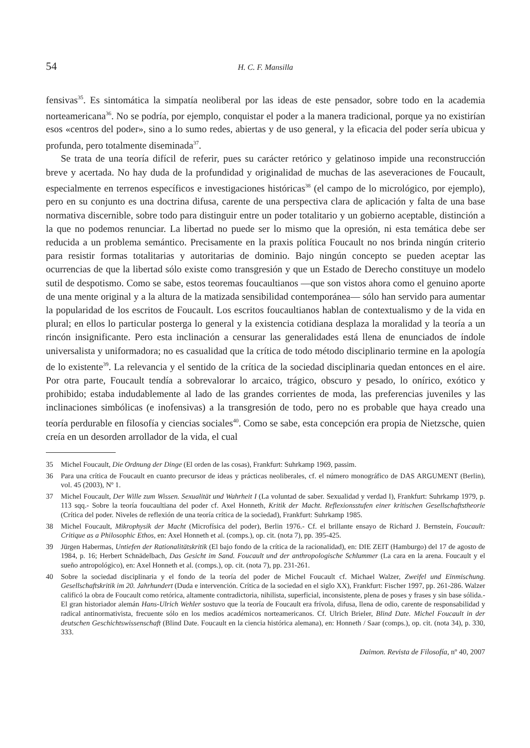54 H. C. F. Mansilla
fensivas<sup>35</sup>. Es sintomática la simpatía neoliberal por las ideas de este pensador, sobre todo en la academia norteamericana<sup>36</sup>. No se podría, por ejemplo, conquistar el poder a la manera tradicional, porque ya no existirían esos «centros del poder», sino a lo sumo redes, abiertas y de uso general, y la eficacia del poder sería ubicua y profunda, pero totalmente diseminada<sup>37</sup>.
Se trata de una teoría difícil de referir, pues su carácter retórico y gelatinoso impide una reconstrucción breve y acertada. No hay duda de la profundidad y originalidad de muchas de las aseveraciones de Foucault, especialmente en terrenos específicos e investigaciones históricas<sup>38</sup> (el campo de lo micrológico, por ejemplo), pero en su conjunto es una doctrina difusa, carente de una perspectiva clara de aplicación y falta de una base normativa discernible, sobre todo para distinguir entre un poder totalitario y un gobierno aceptable, distinción a la que no podemos renunciar. La libertad no puede ser lo mismo que la opresión, ni esta temática debe ser reducida a un problema semántico. Precisamente en la praxis política Foucault no nos brinda ningún criterio para resistir formas totalitarias y autoritarias de dominio. Bajo ningún concepto se pueden aceptar las ocurrencias de que la libertad sólo existe como transgresión y que un Estado de Derecho constituye un modelo sutil de despotismo. Como se sabe, estos teoremas foucaultianos —que son vistos ahora como el genuino aporte de una mente original y a la altura de la matizada sensibilidad contemporánea— sólo han servido para aumentar la popularidad de los escritos de Foucault. Los escritos foucaultianos hablan de contextualismo y de la vida en plural; en ellos lo particular posterga lo general y la existencia cotidiana desplaza la moralidad y la teoría a un rincón insignificante. Pero esta inclinación a censurar las generalidades está llena de enunciados de índole universalista y uniformadora; no es casualidad que la crítica de todo método disciplinario termine en la apología de lo existente<sup>39</sup>. La relevancia y el sentido de la crítica de la sociedad disciplinaria quedan entonces en el aire. Por otra parte, Foucault tendía a sobrevalorar lo arcaico, trágico, obscuro y pesado, lo onírico, exótico y prohibido; estaba indudablemente al lado de las grandes corrientes de moda, las preferencias juveniles y las inclinaciones simbólicas (e inofensivas) a la transgresión de todo, pero no es probable que haya creado una teoría perdurable en filosofía y ciencias sociales<sup>40</sup>. Como se sabe, esta concepción era propia de Nietzsche, quien creía en un desorden arrollador de la vida, el cual
35 Michel Foucault, Die Ordnung der Dinge (El orden de las cosas), Frankfurt: Suhrkamp 1969, passim.
36 Para una crítica de Foucault en cuanto precursor de ideas y prácticas neoliberales, cf. el número monográfico de DAS ARGUMENT (Berlin), vol. 45 (2003), Nº 1.
37 Michel Foucault, Der Wille zum Wissen. Sexualität und Wahrheit I (La voluntad de saber. Sexualidad y verdad I), Frankfurt: Suhrkamp 1979, p. 113 sqq.- Sobre la teoría foucaultiana del poder cf. Axel Honneth, Kritik der Macht. Reflexionsstufen einer kritischen Gesellschaftstheorie (Crítica del poder. Niveles de reflexión de una teoría crítica de la sociedad), Frankfurt: Suhrkamp 1985.
38 Michel Foucault, Mikrophysik der Macht (Microfísica del poder), Berlin 1976.- Cf. el brillante ensayo de Richard J. Bernstein, Foucault: Critique as a Philosophic Ethos, en: Axel Honneth et al. (comps.), op. cit. (nota 7), pp. 395-425.
39 Jürgen Habermas, Untiefen der Rationalitätskritik (El bajo fondo de la crítica de la racionalidad), en: DIE ZEIT (Hamburgo) del 17 de agosto de 1984, p. 16; Herbert Schnädelbach, Das Gesicht im Sand. Foucault und der anthropologische Schlummer (La cara en la arena. Foucault y el sueño antropológico), en: Axel Honneth et al. (comps.), op. cit. (nota 7), pp. 231-261.
40 Sobre la sociedad disciplinaria y el fondo de la teoría del poder de Michel Foucault cf. Michael Walzer, Zweifel und Einmischung. Gesellschaftskritik im 20. Jahrhundert (Duda e intervención. Crítica de la sociedad en el siglo XX), Frankfurt: Fischer 1997, pp. 261-286. Walzer calificó la obra de Foucault como retórica, altamente contradictoria, nihilista, superficial, inconsistente, plena de poses y frases y sin base sólida.- El gran historiador alemán Hans-Ulrich Wehler sostuvo que la teoría de Foucault era frívola, difusa, llena de odio, carente de responsabilidad y radical antinormativista, frecuente sólo en los medios académicos norteamericanos. Cf. Ulrich Brieler, Blind Date. Michel Foucault in der deutschen Geschichtswissenschaft (Blind Date. Foucault en la ciencia histórica alemana), en: Honneth / Saar (comps.), op. cit. (nota 34), p. 330, 333.
Daimon. Revista de Filosofía, nº 40, 2007